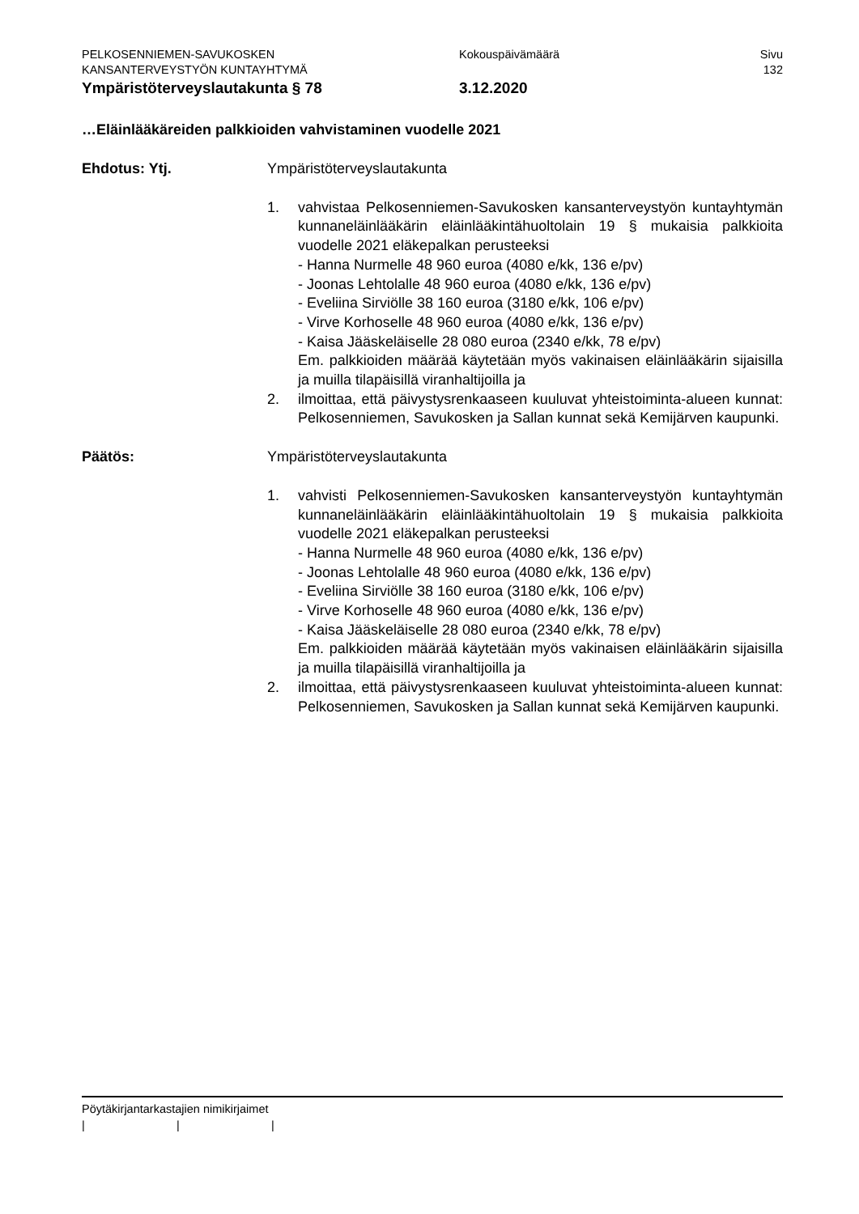PELKOSENNIEMEN-SAVUKOSKEN Kokouspäivämäärä Sivu
KANSANTERVEYSTYÖN KUNTAYHTYMÄ 132
Ympäristöterveyslautakunta § 78 3.12.2020
…Eläinlääkäreiden palkkioiden vahvistaminen vuodelle 2021
Ehdotus: Ytj. Ympäristöterveyslautakunta
1. vahvistaa Pelkosenniemen-Savukosken kansanterveystyön kuntayhtymän kunnaneläinlääkärin eläinlääkintähuoltolain 19 § mukaisia palkkioita vuodelle 2021 eläkepalkan perusteeksi
- Hanna Nurmelle 48 960 euroa (4080 e/kk, 136 e/pv)
- Joonas Lehtolalle 48 960 euroa (4080 e/kk, 136 e/pv)
- Eveliina Sirviölle 38 160 euroa (3180 e/kk, 106 e/pv)
- Virve Korhoselle 48 960 euroa (4080 e/kk, 136 e/pv)
- Kaisa Jääskeläiselle 28 080 euroa (2340 e/kk, 78 e/pv)
Em. palkkioiden määrää käytetään myös vakinaisen eläinlääkärin sijaisilla ja muilla tilapäisillä viranhaltijoilla ja
2. ilmoittaa, että päivystysrenkaaseen kuuluvat yhteistoiminta-alueen kunnat: Pelkosenniemen, Savukosken ja Sallan kunnat sekä Kemijärven kaupunki.
Päätös: Ympäristöterveyslautakunta
1. vahvisti Pelkosenniemen-Savukosken kansanterveystyön kuntayhtymän kunnaneläinlääkärin eläinlääkintähuoltolain 19 § mukaisia palkkioita vuodelle 2021 eläkepalkan perusteeksi
- Hanna Nurmelle 48 960 euroa (4080 e/kk, 136 e/pv)
- Joonas Lehtolalle 48 960 euroa (4080 e/kk, 136 e/pv)
- Eveliina Sirviölle 38 160 euroa (3180 e/kk, 106 e/pv)
- Virve Korhoselle 48 960 euroa (4080 e/kk, 136 e/pv)
- Kaisa Jääskeläiselle 28 080 euroa (2340 e/kk, 78 e/pv)
Em. palkkioiden määrää käytetään myös vakinaisen eläinlääkärin sijaisilla ja muilla tilapäisillä viranhaltijoilla ja
2. ilmoittaa, että päivystysrenkaaseen kuuluvat yhteistoiminta-alueen kunnat: Pelkosenniemen, Savukosken ja Sallan kunnat sekä Kemijärven kaupunki.
Pöytäkirjantarkastajien nimikirjaimet
| | |